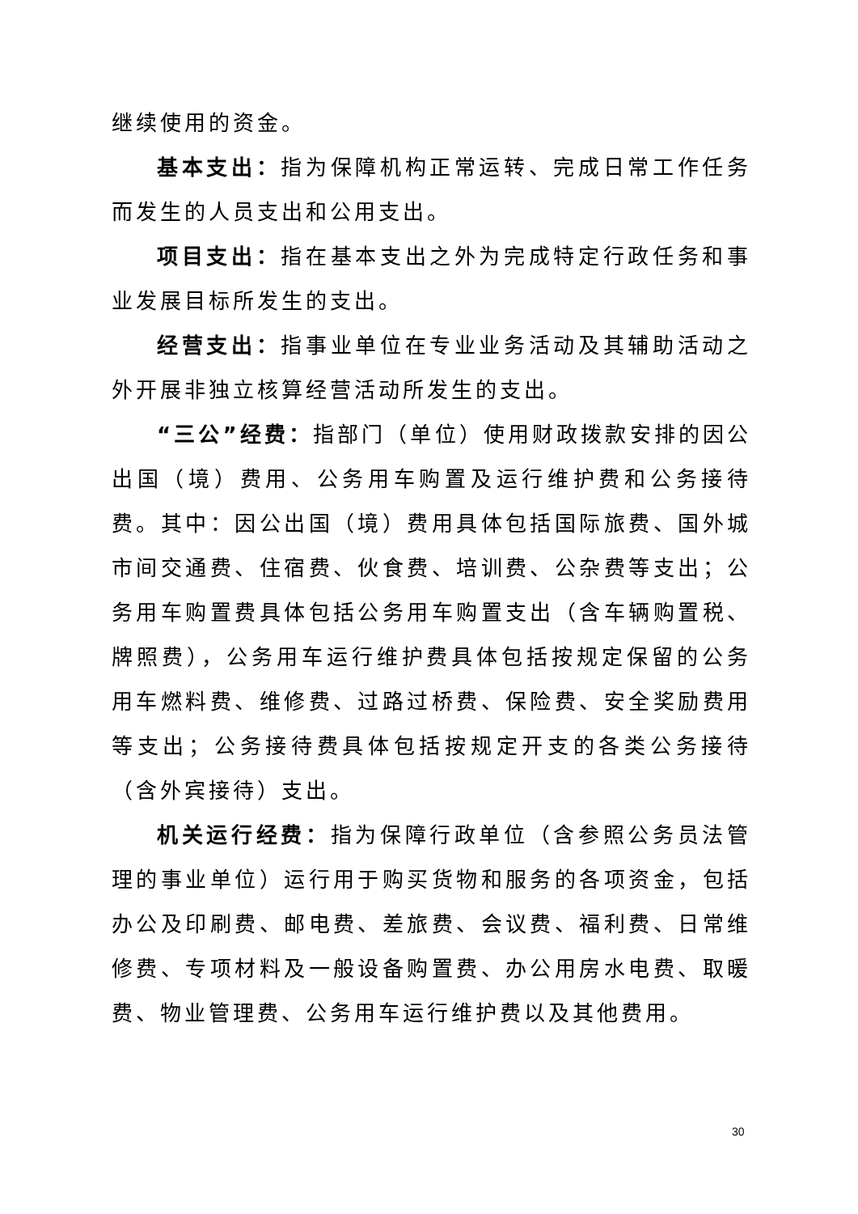继续使用的资金。
基本支出：指为保障机构正常运转、完成日常工作任务而发生的人员支出和公用支出。
项目支出：指在基本支出之外为完成特定行政任务和事业发展目标所发生的支出。
经营支出：指事业单位在专业业务活动及其辅助活动之外开展非独立核算经营活动所发生的支出。
“三公”经费：指部门（单位）使用财政拨款安排的因公出国（境）费用、公务用车购置及运行维护费和公务接待费。其中：因公出国（境）费用具体包括国际旅费、国外城市间交通费、住宿费、伙食费、培训费、公杂费等支出；公务用车购置费具体包括公务用车购置支出（含车辆购置税、牌照费），公务用车运行维护费具体包括按规定保留的公务用车燃料费、维修费、过路过桥费、保险费、安全奖励费用等支出；公务接待费具体包括按规定开支的各类公务接待（含外宾接待）支出。
机关运行经费：指为保障行政单位（含参照公务员法管理的事业单位）运行用于购买货物和服务的各项资金，包括办公及印刷费、邮电费、差旅费、会议费、福利费、日常维修费、专项材料及一般设备购置费、办公用房水电费、取暖费、物业管理费、公务用车运行维护费以及其他费用。
30